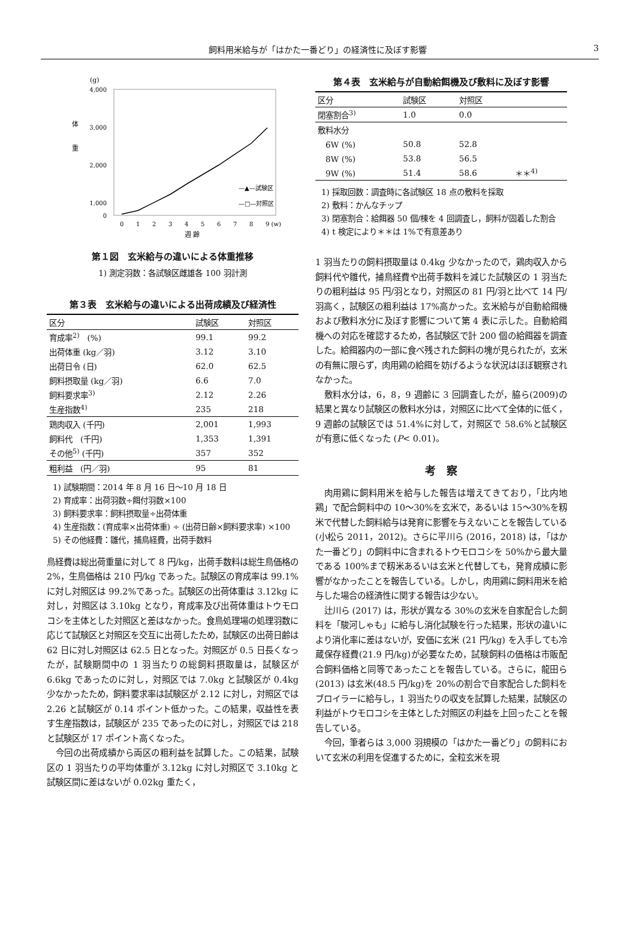飼料用米給与が「はかた一番どり」の経済性に及ぼす影響 3
(g)
4,000
3,000
2,000
1,000
0
体
重
0
1
2
3
4
5
6
7
8
9 (w)
—▲—試験区
—□—対照区
週 齢
第１図　玄米給与の違いによる体重推移
1) 測定羽数：各試験区雌雄各 100 羽計測
第３表　玄米給与の違いによる出荷成績及び経済性
| 区分 | 試験区 | 対照区 |
| --- | --- | --- |
| 育成率<sup>2)</sup> (%) | 99.1 | 99.2 |
| 出荷体重 (kg／羽) | 3.12 | 3.10 |
| 出荷日令 (日) | 62.0 | 62.5 |
| 飼料摂取量 (kg／羽) | 6.6 | 7.0 |
| 飼料要求率<sup>3)</sup> | 2.12 | 2.26 |
| 生産指数<sup>4)</sup> | 235 | 218 |
| 鶏肉収入 (千円) | 2,001 | 1,993 |
| 飼料代 (千円) | 1,353 | 1,391 |
| その他<sup>5)</sup> (千円) | 357 | 352 |
| 粗利益 (円／羽) | 95 | 81 |
1) 試験期間：2014 年 8 月 16 日～10 月 18 日
2) 育成率：出荷羽数÷餌付羽数×100
3) 飼料要求率：飼料摂取量÷出荷体重
4) 生産指数：(育成率×出荷体重) ÷ (出荷日齢×飼料要求率) ×100
5) その他経費：雛代，捕鳥経費，出荷手数料
鳥経費は総出荷重量に対して 8 円/kg，出荷手数料は総生鳥価格の 2%，生鳥価格は 210 円/kg であった。試験区の育成率は 99.1%に対し対照区は 99.2%であった。試験区の出荷体重は 3.12kg に対し，対照区は 3.10kg となり，育成率及び出荷体重はトウモロコシを主体とした対照区と差はなかった。食鳥処理場の処理羽数に応じて試験区と対照区を交互に出荷したため，試験区の出荷日齢は 62 日に対し対照区は 62.5 日となった。対照区が 0.5 日長くなったが，試験期間中の 1 羽当たりの総飼料摂取量は，試験区が 6.6kg であったのに対し，対照区では 7.0kg と試験区が 0.4kg 少なかったため，飼料要求率は試験区が 2.12 に対し，対照区では 2.26 と試験区が 0.14 ポイント低かった。この結果，収益性を表す生産指数は，試験区が 235 であったのに対し，対照区では 218 と試験区が 17 ポイント高くなった。
今回の出荷成績から両区の粗利益を試算した。この結果，試験区の 1 羽当たりの平均体重が 3.12kg に対し対照区で 3.10kg と試験区間に差はないが 0.02kg 重たく，
第４表　玄米給与が自動給餌機及び敷料に及ぼす影響
| 区分 | 試験区 | 対照区 | |
| --- | --- | --- | --- |
| 閉塞割合<sup>3)</sup> | 1.0 | 0.0 | |
| 敷料水分 | | | |
| 6W (%) | 50.8 | 52.8 | |
| 8W (%) | 53.8 | 56.5 | |
| 9W (%) | 51.4 | 58.6 | ＊＊<sup>4)</sup> |
1) 採取回数：調査時に各試験区 18 点の敷料を採取
2) 敷料：かんなチップ
3) 閉塞割合：給餌器 50 個/棟を 4 回調査し，飼料が固着した割合
4) t 検定により＊＊は 1%で有意差あり
1 羽当たりの飼料摂取量は 0.4kg 少なかったので，鶏肉収入から飼料代や雛代，捕鳥経費や出荷手数料を減じた試験区の 1 羽当たりの粗利益は 95 円/羽となり，対照区の 81 円/羽と比べて 14 円/羽高く，試験区の粗利益は 17%高かった。玄米給与が自動給餌機および敷料水分に及ぼす影響について第 4 表に示した。自動給餌機への対応を確認するため，各試験区で計 200 個の給餌器を調査した。給餌器内の一部に食べ残された飼料の塊が見られたが，玄米の有無に限らず，肉用鶏の給餌を妨げるような状況はほぼ観察されなかった。
敷料水分は，6，8，9 週齢に 3 回調査したが，脇ら(2009)の結果と異なり試験区の敷料水分は，対照区に比べて全体的に低く，9 週齢の試験区では 51.4%に対して，対照区で 58.6%と試験区が有意に低くなった (P< 0.01)。
考　察
肉用鶏に飼料用米を給与した報告は増えてきており，「比内地鶏」で配合飼料中の 10～30%を玄米で，あるいは 15～30%を籾米で代替した飼料給与は発育に影響を与えないことを報告している (小松ら 2011，2012)。さらに平川ら (2016，2018) は，「はかた一番どり」の飼料中に含まれるトウモロコシを 50%から最大量である 100%まで籾米あるいは玄米と代替しても，発育成績に影響がなかったことを報告している。しかし，肉用鶏に飼料用米を給与した場合の経済性に関する報告は少ない。
辻川ら (2017) は，形状が異なる 30%の玄米を自家配合した飼料を「駿河しゃも」に給与し消化試験を行った結果，形状の違いにより消化率に差はないが，安価に玄米 (21 円/kg) を入手しても冷蔵保存経費(21.9 円/kg)が必要なため，試験飼料の価格は市販配合飼料価格と同等であったことを報告している。さらに，龍田ら (2013) は玄米(48.5 円/kg)を 20%の割合で自家配合した飼料をブロイラーに給与し，1 羽当たりの収支を試算した結果，試験区の利益がトウモロコシを主体とした対照区の利益を上回ったことを報告している。
今回，筆者らは 3,000 羽規模の「はかた一番どり」の飼料において玄米の利用を促進するために，全粒玄米を現